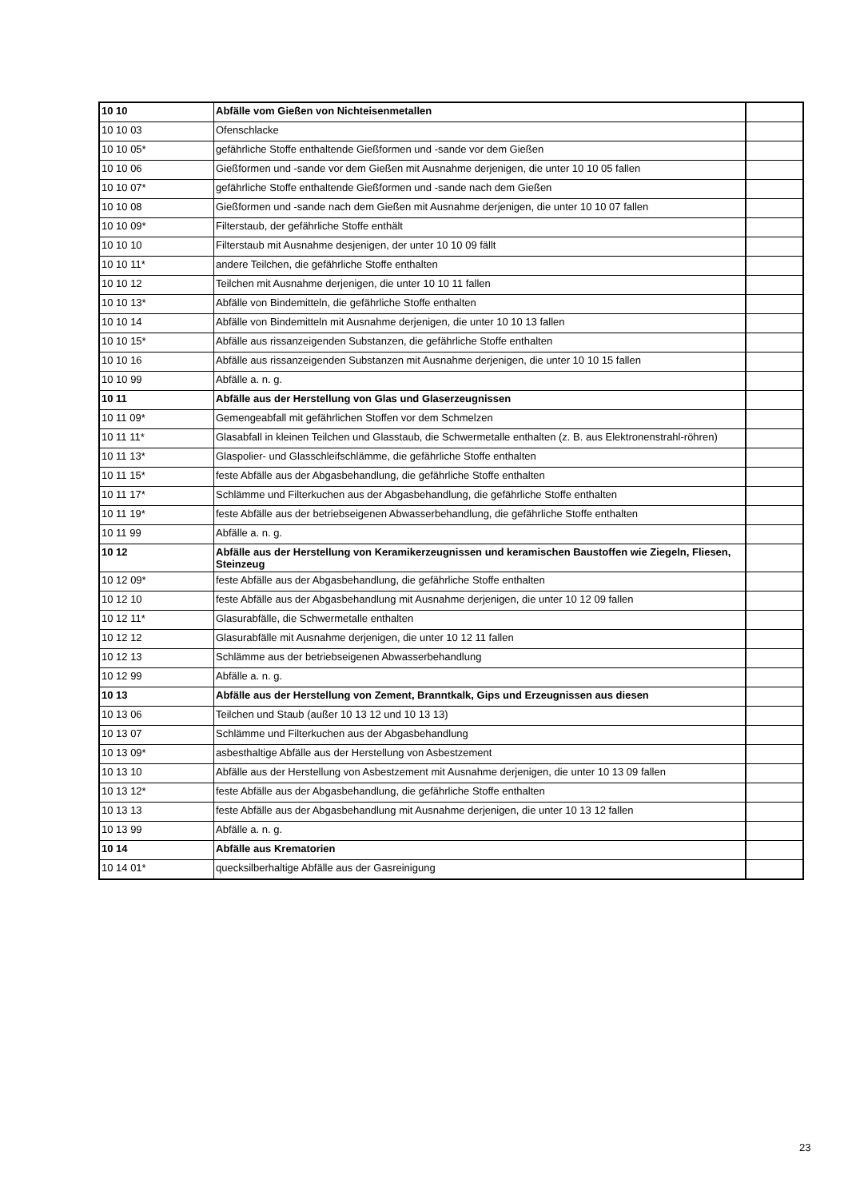| 10 10 | Abfälle vom Gießen von Nichteisenmetallen | |
| 10 10 03 | Ofenschlacke | |
| 10 10 05* | gefährliche Stoffe enthaltende Gießformen und -sande vor dem Gießen | |
| 10 10 06 | Gießformen und -sande vor dem Gießen mit Ausnahme derjenigen, die unter 10 10 05 fallen | |
| 10 10 07* | gefährliche Stoffe enthaltende Gießformen und -sande nach dem Gießen | |
| 10 10 08 | Gießformen und -sande nach dem Gießen mit Ausnahme derjenigen, die unter 10 10 07 fallen | |
| 10 10 09* | Filterstaub, der gefährliche Stoffe enthält | |
| 10 10 10 | Filterstaub mit Ausnahme desjenigen, der unter 10 10 09 fällt | |
| 10 10 11* | andere Teilchen, die gefährliche Stoffe enthalten | |
| 10 10 12 | Teilchen mit Ausnahme derjenigen, die unter 10 10 11 fallen | |
| 10 10 13* | Abfälle von Bindemitteln, die gefährliche Stoffe enthalten | |
| 10 10 14 | Abfälle von Bindemitteln mit Ausnahme derjenigen, die unter 10 10 13 fallen | |
| 10 10 15* | Abfälle aus rissanzeigenden Substanzen, die gefährliche Stoffe enthalten | |
| 10 10 16 | Abfälle aus rissanzeigenden Substanzen mit Ausnahme derjenigen, die unter 10 10 15 fallen | |
| 10 10 99 | Abfälle a. n. g. | |
| 10 11 | Abfälle aus der Herstellung von Glas und Glaserzeugnissen | |
| 10 11 09* | Gemengeabfall mit gefährlichen Stoffen vor dem Schmelzen | |
| 10 11 11* | Glasabfall in kleinen Teilchen und Glasstaub, die Schwermetalle enthalten (z. B. aus Elektronenstrahl-röhren) | |
| 10 11 13* | Glaspolier- und Glasschleifschlämme, die gefährliche Stoffe enthalten | |
| 10 11 15* | feste Abfälle aus der Abgasbehandlung, die gefährliche Stoffe enthalten | |
| 10 11 17* | Schlämme und Filterkuchen aus der Abgasbehandlung, die gefährliche Stoffe enthalten | |
| 10 11 19* | feste Abfälle aus der betriebseigenen Abwasserbehandlung, die gefährliche Stoffe enthalten | |
| 10 11 99 | Abfälle a. n. g. | |
| 10 12 | Abfälle aus der Herstellung von Keramikerzeugnissen und keramischen Baustoffen wie Ziegeln, Fliesen, Steinzeug | |
| 10 12 09* | feste Abfälle aus der Abgasbehandlung, die gefährliche Stoffe enthalten | |
| 10 12 10 | feste Abfälle aus der Abgasbehandlung mit Ausnahme derjenigen, die unter 10 12 09 fallen | |
| 10 12 11* | Glasurabfälle, die Schwermetalle enthalten | |
| 10 12 12 | Glasurabfälle mit Ausnahme derjenigen, die unter 10 12 11 fallen | |
| 10 12 13 | Schlämme aus der betriebseigenen Abwasserbehandlung | |
| 10 12 99 | Abfälle a. n. g. | |
| 10 13 | Abfälle aus der Herstellung von Zement, Branntkalk, Gips und Erzeugnissen aus diesen | |
| 10 13 06 | Teilchen und Staub (außer 10 13 12 und 10 13 13) | |
| 10 13 07 | Schlämme und Filterkuchen aus der Abgasbehandlung | |
| 10 13 09* | asbesthaltige Abfälle aus der Herstellung von Asbestzement | |
| 10 13 10 | Abfälle aus der Herstellung von Asbestzement mit Ausnahme derjenigen, die unter 10 13 09 fallen | |
| 10 13 12* | feste Abfälle aus der Abgasbehandlung, die gefährliche Stoffe enthalten | |
| 10 13 13 | feste Abfälle aus der Abgasbehandlung mit Ausnahme derjenigen, die unter 10 13 12 fallen | |
| 10 13 99 | Abfälle a. n. g. | |
| 10 14 | Abfälle aus Krematorien | |
| 10 14 01* | quecksilberhaltige Abfälle aus der Gasreinigung | |
23